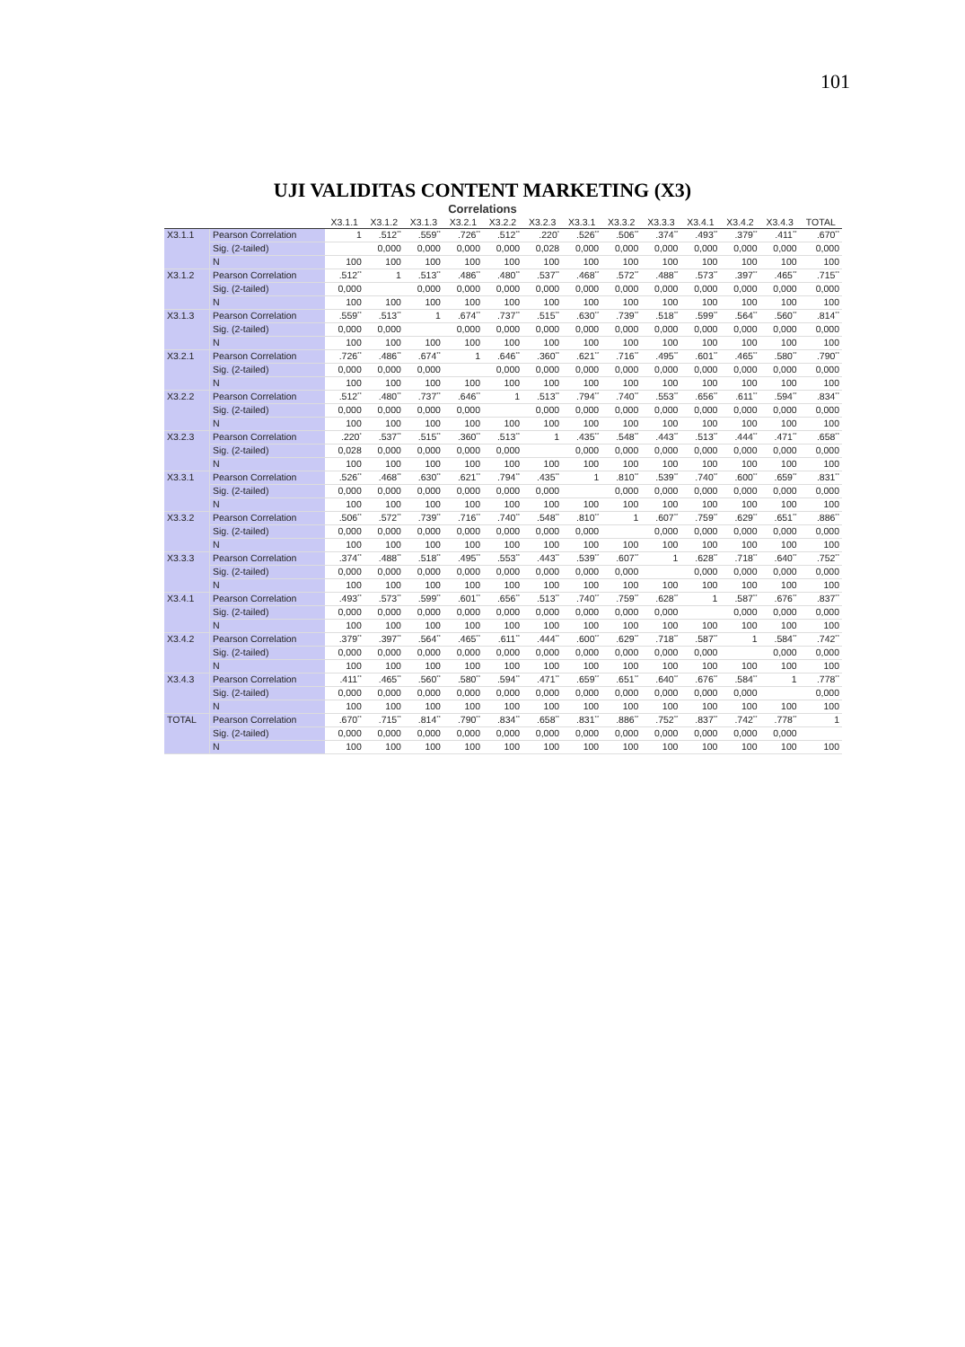101
UJI VALIDITAS CONTENT MARKETING (X3)
Correlations
| | | X3.1.1 | X3.1.2 | X3.1.3 | X3.2.1 | X3.2.2 | X3.2.3 | X3.3.1 | X3.3.2 | X3.3.3 | X3.4.1 | X3.4.2 | X3.4.3 | TOTAL |
| --- | --- | --- | --- | --- | --- | --- | --- | --- | --- | --- | --- | --- | --- | --- |
| X3.1.1 | Pearson Correlation | 1 | .512<sup>**</sup> | .559<sup>**</sup> | .726<sup>**</sup> | .512<sup>**</sup> | .220<sup>*</sup> | .526<sup>**</sup> | .506<sup>**</sup> | .374<sup>**</sup> | .493<sup>**</sup> | .379<sup>**</sup> | .411<sup>**</sup> | .670<sup>**</sup> |
| | Sig. (2-tailed) | | 0,000 | 0,000 | 0,000 | 0,000 | 0,028 | 0,000 | 0,000 | 0,000 | 0,000 | 0,000 | 0,000 | 0,000 |
| | N | 100 | 100 | 100 | 100 | 100 | 100 | 100 | 100 | 100 | 100 | 100 | 100 | 100 |
| X3.1.2 | Pearson Correlation | .512<sup>**</sup> | 1 | .513<sup>**</sup> | .486<sup>**</sup> | .480<sup>**</sup> | .537<sup>**</sup> | .468<sup>**</sup> | .572<sup>**</sup> | .488<sup>**</sup> | .573<sup>**</sup> | .397<sup>**</sup> | .465<sup>**</sup> | .715<sup>**</sup> |
| | Sig. (2-tailed) | 0,000 | | 0,000 | 0,000 | 0,000 | 0,000 | 0,000 | 0,000 | 0,000 | 0,000 | 0,000 | 0,000 | 0,000 |
| | N | 100 | 100 | 100 | 100 | 100 | 100 | 100 | 100 | 100 | 100 | 100 | 100 | 100 |
| X3.1.3 | Pearson Correlation | .559<sup>**</sup> | .513<sup>**</sup> | 1 | .674<sup>**</sup> | .737<sup>**</sup> | .515<sup>**</sup> | .630<sup>**</sup> | .739<sup>**</sup> | .518<sup>**</sup> | .599<sup>**</sup> | .564<sup>**</sup> | .560<sup>**</sup> | .814<sup>**</sup> |
| | Sig. (2-tailed) | 0,000 | 0,000 | | 0,000 | 0,000 | 0,000 | 0,000 | 0,000 | 0,000 | 0,000 | 0,000 | 0,000 | 0,000 |
| | N | 100 | 100 | 100 | 100 | 100 | 100 | 100 | 100 | 100 | 100 | 100 | 100 | 100 |
| X3.2.1 | Pearson Correlation | .726<sup>**</sup> | .486<sup>**</sup> | .674<sup>**</sup> | 1 | .646<sup>**</sup> | .360<sup>**</sup> | .621<sup>**</sup> | .716<sup>**</sup> | .495<sup>**</sup> | .601<sup>**</sup> | .465<sup>**</sup> | .580<sup>**</sup> | .790<sup>**</sup> |
| | Sig. (2-tailed) | 0,000 | 0,000 | 0,000 | | 0,000 | 0,000 | 0,000 | 0,000 | 0,000 | 0,000 | 0,000 | 0,000 | 0,000 |
| | N | 100 | 100 | 100 | 100 | 100 | 100 | 100 | 100 | 100 | 100 | 100 | 100 | 100 |
| X3.2.2 | Pearson Correlation | .512<sup>**</sup> | .480<sup>**</sup> | .737<sup>**</sup> | .646<sup>**</sup> | 1 | .513<sup>**</sup> | .794<sup>**</sup> | .740<sup>**</sup> | .553<sup>**</sup> | .656<sup>**</sup> | .611<sup>**</sup> | .594<sup>**</sup> | .834<sup>**</sup> |
| | Sig. (2-tailed) | 0,000 | 0,000 | 0,000 | 0,000 | | 0,000 | 0,000 | 0,000 | 0,000 | 0,000 | 0,000 | 0,000 | 0,000 |
| | N | 100 | 100 | 100 | 100 | 100 | 100 | 100 | 100 | 100 | 100 | 100 | 100 | 100 |
| X3.2.3 | Pearson Correlation | .220<sup>*</sup> | .537<sup>**</sup> | .515<sup>**</sup> | .360<sup>**</sup> | .513<sup>**</sup> | 1 | .435<sup>**</sup> | .548<sup>**</sup> | .443<sup>**</sup> | .513<sup>**</sup> | .444<sup>**</sup> | .471<sup>**</sup> | .658<sup>**</sup> |
| | Sig. (2-tailed) | 0,028 | 0,000 | 0,000 | 0,000 | 0,000 | | 0,000 | 0,000 | 0,000 | 0,000 | 0,000 | 0,000 | 0,000 |
| | N | 100 | 100 | 100 | 100 | 100 | 100 | 100 | 100 | 100 | 100 | 100 | 100 | 100 |
| X3.3.1 | Pearson Correlation | .526<sup>**</sup> | .468<sup>**</sup> | .630<sup>**</sup> | .621<sup>**</sup> | .794<sup>**</sup> | .435<sup>**</sup> | 1 | .810<sup>**</sup> | .539<sup>**</sup> | .740<sup>**</sup> | .600<sup>**</sup> | .659<sup>**</sup> | .831<sup>**</sup> |
| | Sig. (2-tailed) | 0,000 | 0,000 | 0,000 | 0,000 | 0,000 | 0,000 | | 0,000 | 0,000 | 0,000 | 0,000 | 0,000 | 0,000 |
| | N | 100 | 100 | 100 | 100 | 100 | 100 | 100 | 100 | 100 | 100 | 100 | 100 | 100 |
| X3.3.2 | Pearson Correlation | .506<sup>**</sup> | .572<sup>**</sup> | .739<sup>**</sup> | .716<sup>**</sup> | .740<sup>**</sup> | .548<sup>**</sup> | .810<sup>**</sup> | 1 | .607<sup>**</sup> | .759<sup>**</sup> | .629<sup>**</sup> | .651<sup>**</sup> | .886<sup>**</sup> |
| | Sig. (2-tailed) | 0,000 | 0,000 | 0,000 | 0,000 | 0,000 | 0,000 | 0,000 | | 0,000 | 0,000 | 0,000 | 0,000 | 0,000 |
| | N | 100 | 100 | 100 | 100 | 100 | 100 | 100 | 100 | 100 | 100 | 100 | 100 | 100 |
| X3.3.3 | Pearson Correlation | .374<sup>**</sup> | .488<sup>**</sup> | .518<sup>**</sup> | .495<sup>**</sup> | .553<sup>**</sup> | .443<sup>**</sup> | .539<sup>**</sup> | .607<sup>**</sup> | 1 | .628<sup>**</sup> | .718<sup>**</sup> | .640<sup>**</sup> | .752<sup>**</sup> |
| | Sig. (2-tailed) | 0,000 | 0,000 | 0,000 | 0,000 | 0,000 | 0,000 | 0,000 | 0,000 | | 0,000 | 0,000 | 0,000 | 0,000 |
| | N | 100 | 100 | 100 | 100 | 100 | 100 | 100 | 100 | 100 | 100 | 100 | 100 | 100 |
| X3.4.1 | Pearson Correlation | .493<sup>**</sup> | .573<sup>**</sup> | .599<sup>**</sup> | .601<sup>**</sup> | .656<sup>**</sup> | .513<sup>**</sup> | .740<sup>**</sup> | .759<sup>**</sup> | .628<sup>**</sup> | 1 | .587<sup>**</sup> | .676<sup>**</sup> | .837<sup>**</sup> |
| | Sig. (2-tailed) | 0,000 | 0,000 | 0,000 | 0,000 | 0,000 | 0,000 | 0,000 | 0,000 | 0,000 | | 0,000 | 0,000 | 0,000 |
| | N | 100 | 100 | 100 | 100 | 100 | 100 | 100 | 100 | 100 | 100 | 100 | 100 | 100 |
| X3.4.2 | Pearson Correlation | .379<sup>**</sup> | .397<sup>**</sup> | .564<sup>**</sup> | .465<sup>**</sup> | .611<sup>**</sup> | .444<sup>**</sup> | .600<sup>**</sup> | .629<sup>**</sup> | .718<sup>**</sup> | .587<sup>**</sup> | 1 | .584<sup>**</sup> | .742<sup>**</sup> |
| | Sig. (2-tailed) | 0,000 | 0,000 | 0,000 | 0,000 | 0,000 | 0,000 | 0,000 | 0,000 | 0,000 | 0,000 | | 0,000 | 0,000 |
| | N | 100 | 100 | 100 | 100 | 100 | 100 | 100 | 100 | 100 | 100 | 100 | 100 | 100 |
| X3.4.3 | Pearson Correlation | .411<sup>**</sup> | .465<sup>**</sup> | .560<sup>**</sup> | .580<sup>**</sup> | .594<sup>**</sup> | .471<sup>**</sup> | .659<sup>**</sup> | .651<sup>**</sup> | .640<sup>**</sup> | .676<sup>**</sup> | .584<sup>**</sup> | 1 | .778<sup>**</sup> |
| | Sig. (2-tailed) | 0,000 | 0,000 | 0,000 | 0,000 | 0,000 | 0,000 | 0,000 | 0,000 | 0,000 | 0,000 | 0,000 | | 0,000 |
| | N | 100 | 100 | 100 | 100 | 100 | 100 | 100 | 100 | 100 | 100 | 100 | 100 | 100 |
| TOTAL | Pearson Correlation | .670<sup>**</sup> | .715<sup>**</sup> | .814<sup>**</sup> | .790<sup>**</sup> | .834<sup>**</sup> | .658<sup>**</sup> | .831<sup>**</sup> | .886<sup>**</sup> | .752<sup>**</sup> | .837<sup>**</sup> | .742<sup>**</sup> | .778<sup>**</sup> | 1 |
| | Sig. (2-tailed) | 0,000 | 0,000 | 0,000 | 0,000 | 0,000 | 0,000 | 0,000 | 0,000 | 0,000 | 0,000 | 0,000 | 0,000 | |
| | N | 100 | 100 | 100 | 100 | 100 | 100 | 100 | 100 | 100 | 100 | 100 | 100 | 100 |